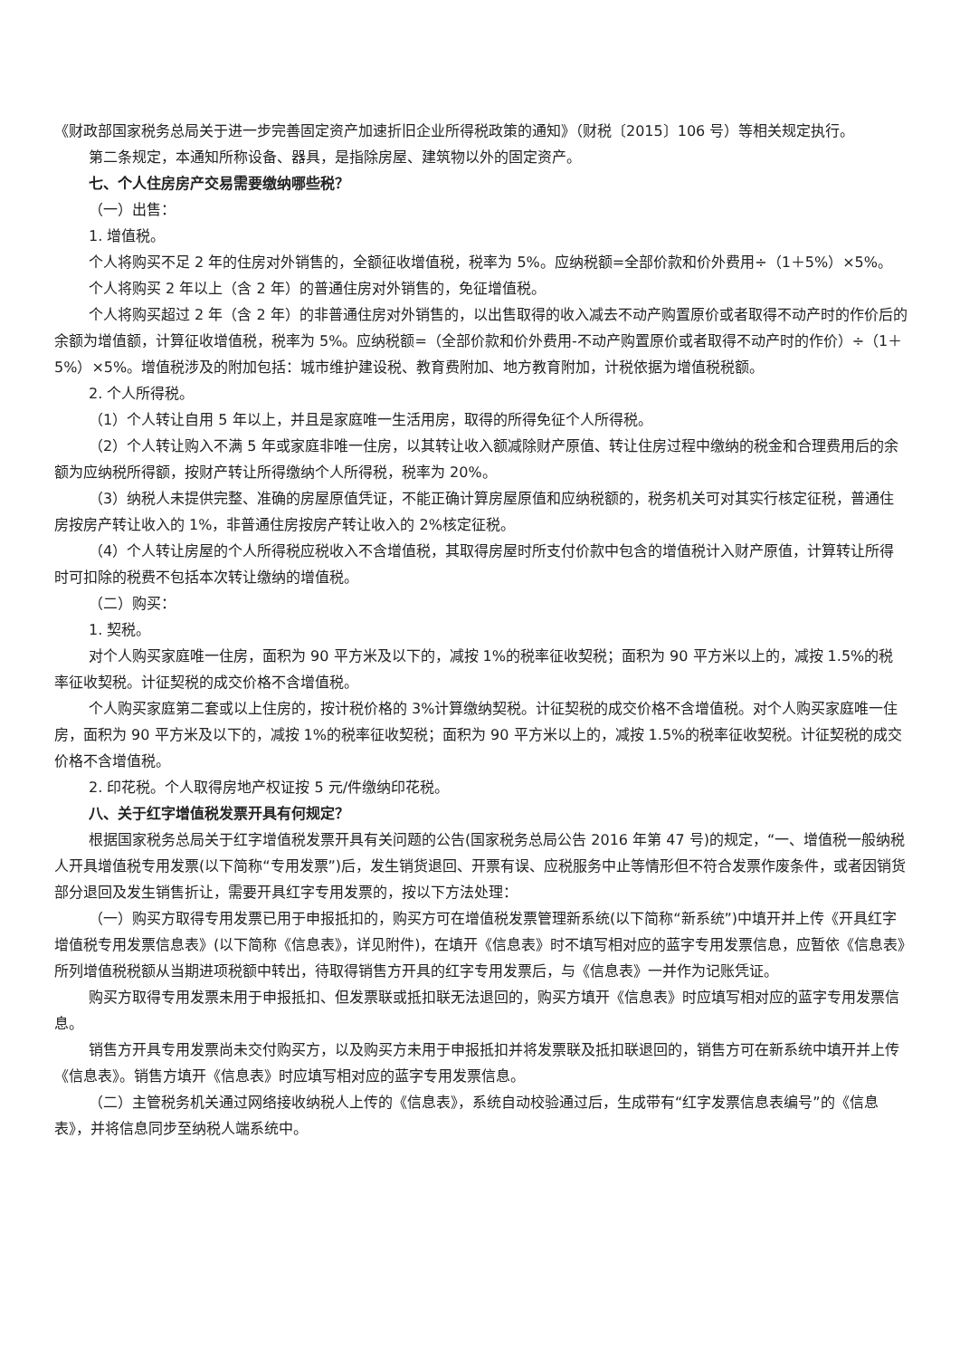《财政部国家税务总局关于进一步完善固定资产加速折旧企业所得税政策的通知》（财税〔2015〕106 号）等相关规定执行。
第二条规定，本通知所称设备、器具，是指除房屋、建筑物以外的固定资产。
七、个人住房房产交易需要缴纳哪些税？
（一）出售：
1. 增值税。
个人将购买不足 2 年的住房对外销售的，全额征收增值税，税率为 5%。应纳税额=全部价款和价外费用÷（1＋5%）×5%。
个人将购买 2 年以上（含 2 年）的普通住房对外销售的，免征增值税。
个人将购买超过 2 年（含 2 年）的非普通住房对外销售的，以出售取得的收入减去不动产购置原价或者取得不动产时的作价后的余额为增值额，计算征收增值税，税率为 5%。应纳税额=（全部价款和价外费用-不动产购置原价或者取得不动产时的作价）÷（1＋5%）×5%。增值税涉及的附加包括：城市维护建设税、教育费附加、地方教育附加，计税依据为增值税税额。
2. 个人所得税。
（1）个人转让自用 5 年以上，并且是家庭唯一生活用房，取得的所得免征个人所得税。
（2）个人转让购入不满 5 年或家庭非唯一住房，以其转让收入额减除财产原值、转让住房过程中缴纳的税金和合理费用后的余额为应纳税所得额，按财产转让所得缴纳个人所得税，税率为 20%。
（3）纳税人未提供完整、准确的房屋原值凭证，不能正确计算房屋原值和应纳税额的，税务机关可对其实行核定征税，普通住房按房产转让收入的 1%，非普通住房按房产转让收入的 2%核定征税。
（4）个人转让房屋的个人所得税应税收入不含增值税，其取得房屋时所支付价款中包含的增值税计入财产原值，计算转让所得时可扣除的税费不包括本次转让缴纳的增值税。
（二）购买：
1. 契税。
对个人购买家庭唯一住房，面积为 90 平方米及以下的，减按 1%的税率征收契税；面积为 90 平方米以上的，减按 1.5%的税率征收契税。计征契税的成交价格不含增值税。
个人购买家庭第二套或以上住房的，按计税价格的 3%计算缴纳契税。计征契税的成交价格不含增值税。对个人购买家庭唯一住房，面积为 90 平方米及以下的，减按 1%的税率征收契税；面积为 90 平方米以上的，减按 1.5%的税率征收契税。计征契税的成交价格不含增值税。
2. 印花税。个人取得房地产权证按 5 元/件缴纳印花税。
八、关于红字增值税发票开具有何规定？
根据国家税务总局关于红字增值税发票开具有关问题的公告(国家税务总局公告 2016 年第 47 号)的规定，“一、增值税一般纳税人开具增值税专用发票(以下简称“专用发票”)后，发生销货退回、开票有误、应税服务中止等情形但不符合发票作废条件，或者因销货部分退回及发生销售折让，需要开具红字专用发票的，按以下方法处理：
（一）购买方取得专用发票已用于申报抵扣的，购买方可在增值税发票管理新系统(以下简称“新系统”)中填开并上传《开具红字增值税专用发票信息表》(以下简称《信息表》，详见附件)，在填开《信息表》时不填写相对应的蓝字专用发票信息，应暂依《信息表》所列增值税税额从当期进项税额中转出，待取得销售方开具的红字专用发票后，与《信息表》一并作为记账凭证。
购买方取得专用发票未用于申报抵扣、但发票联或抵扣联无法退回的，购买方填开《信息表》时应填写相对应的蓝字专用发票信息。
销售方开具专用发票尚未交付购买方，以及购买方未用于申报抵扣并将发票联及抵扣联退回的，销售方可在新系统中填开并上传《信息表》。销售方填开《信息表》时应填写相对应的蓝字专用发票信息。
（二）主管税务机关通过网络接收纳税人上传的《信息表》，系统自动校验通过后，生成带有“红字发票信息表编号”的《信息表》，并将信息同步至纳税人端系统中。